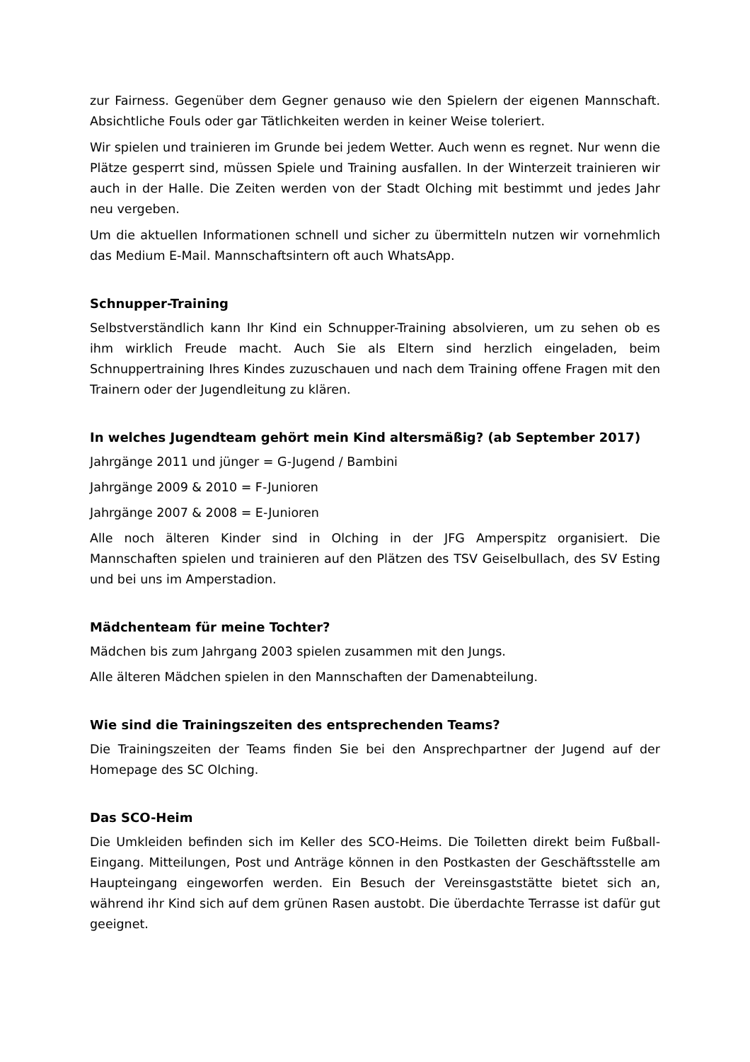zur Fairness. Gegenüber dem Gegner genauso wie den Spielern der eigenen Mannschaft. Absichtliche Fouls oder gar Tätlichkeiten werden in keiner Weise toleriert.
Wir spielen und trainieren im Grunde bei jedem Wetter. Auch wenn es regnet. Nur wenn die Plätze gesperrt sind, müssen Spiele und Training ausfallen. In der Winterzeit trainieren wir auch in der Halle. Die Zeiten werden von der Stadt Olching mit bestimmt und jedes Jahr neu vergeben.
Um die aktuellen Informationen schnell und sicher zu übermitteln nutzen wir vornehmlich das Medium E-Mail. Mannschaftsintern oft auch WhatsApp.
Schnupper-Training
Selbstverständlich kann Ihr Kind ein Schnupper-Training absolvieren, um zu sehen ob es ihm wirklich Freude macht. Auch Sie als Eltern sind herzlich eingeladen, beim Schnuppertraining Ihres Kindes zuzuschauen und nach dem Training offene Fragen mit den Trainern oder der Jugendleitung zu klären.
In welches Jugendteam gehört mein Kind altersmäßig? (ab September 2017)
Jahrgänge 2011 und jünger = G-Jugend / Bambini
Jahrgänge 2009 & 2010 = F-Junioren
Jahrgänge 2007 & 2008 = E-Junioren
Alle noch älteren Kinder sind in Olching in der JFG Amperspitz organisiert. Die Mannschaften spielen und trainieren auf den Plätzen des TSV Geiselbullach, des SV Esting und bei uns im Amperstadion.
Mädchenteam für meine Tochter?
Mädchen bis zum Jahrgang 2003 spielen zusammen mit den Jungs.
Alle älteren Mädchen spielen in den Mannschaften der Damenabteilung.
Wie sind die Trainingszeiten des entsprechenden Teams?
Die Trainingszeiten der Teams finden Sie bei den Ansprechpartner der Jugend auf der Homepage des SC Olching.
Das SCO-Heim
Die Umkleiden befinden sich im Keller des SCO-Heims. Die Toiletten direkt beim Fußball-Eingang. Mitteilungen, Post und Anträge können in den Postkasten der Geschäftsstelle am Haupteingang eingeworfen werden. Ein Besuch der Vereinsgaststätte bietet sich an, während ihr Kind sich auf dem grünen Rasen austobt. Die überdachte Terrasse ist dafür gut geeignet.